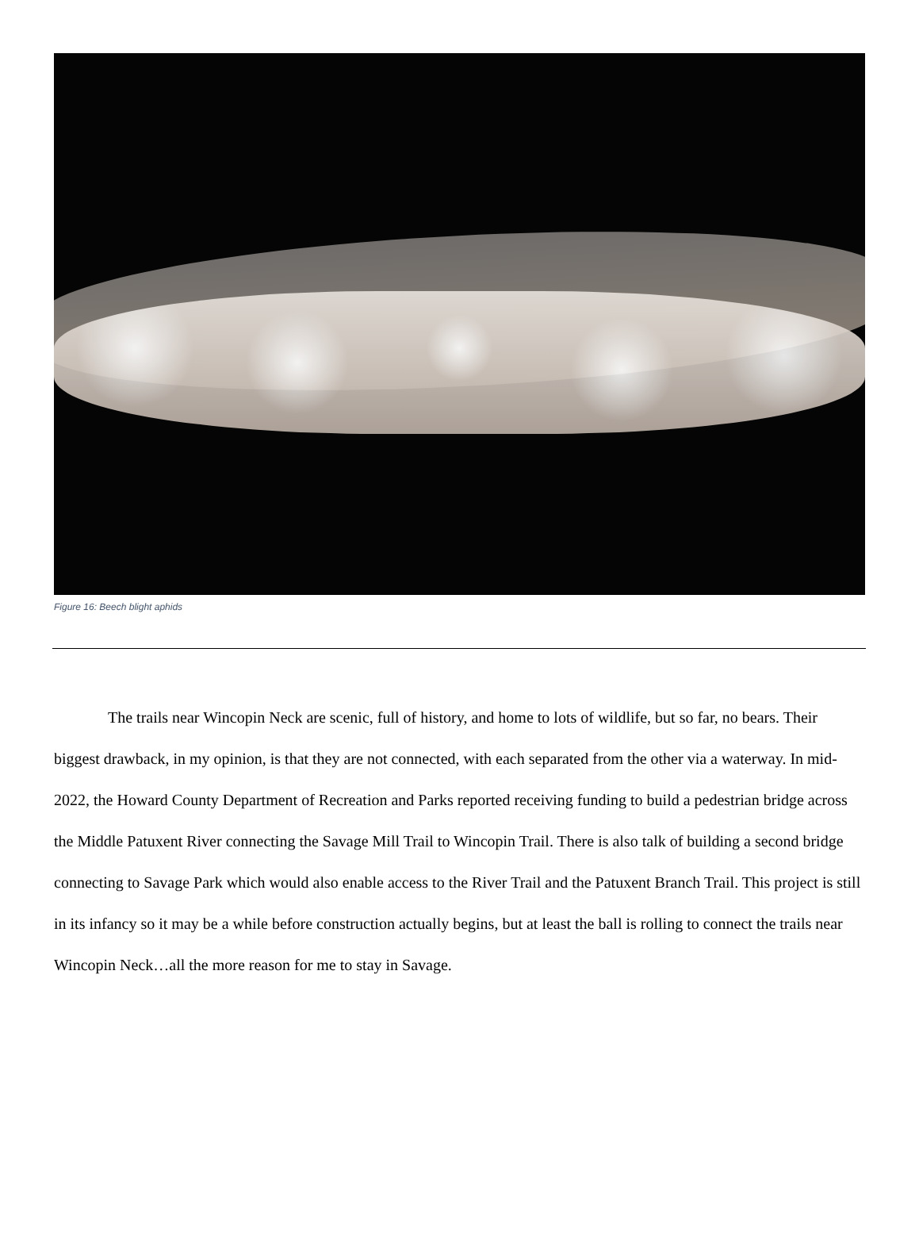Figure 16: Beech blight aphids
The trails near Wincopin Neck are scenic, full of history, and home to lots of wildlife, but so far, no bears. Their biggest drawback, in my opinion, is that they are not connected, with each separated from the other via a waterway. In mid-2022, the Howard County Department of Recreation and Parks reported receiving funding to build a pedestrian bridge across the Middle Patuxent River connecting the Savage Mill Trail to Wincopin Trail. There is also talk of building a second bridge connecting to Savage Park which would also enable access to the River Trail and the Patuxent Branch Trail. This project is still in its infancy so it may be a while before construction actually begins, but at least the ball is rolling to connect the trails near Wincopin Neck…all the more reason for me to stay in Savage.